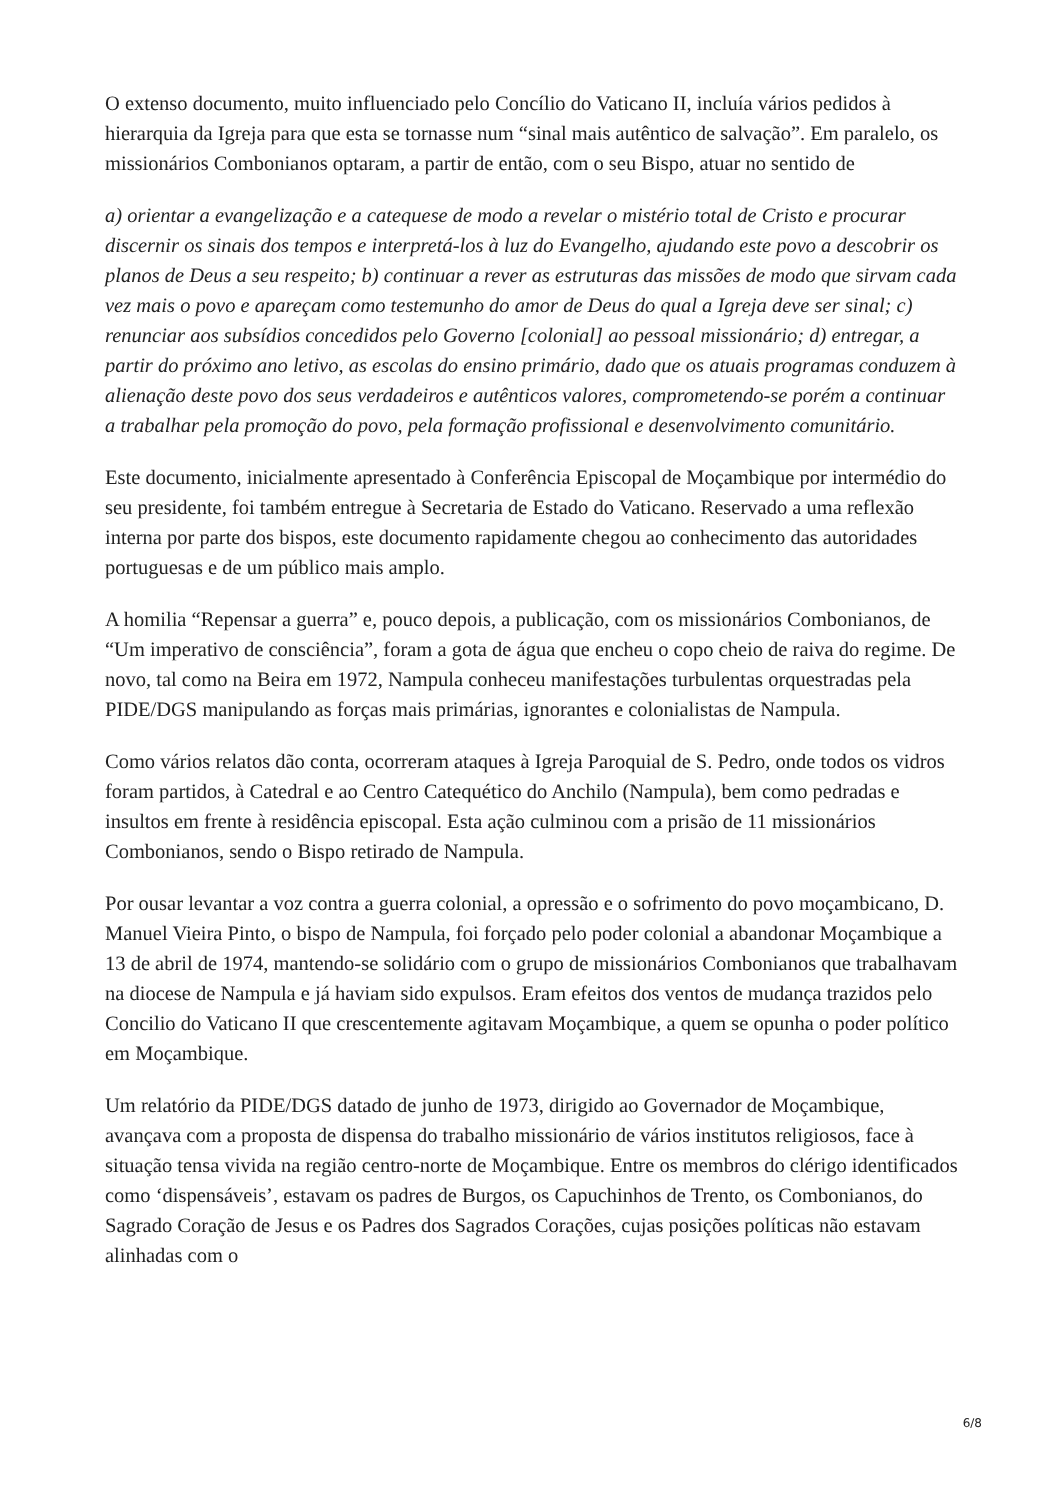O extenso documento, muito influenciado pelo Concílio do Vaticano II, incluía vários pedidos à hierarquia da Igreja para que esta se tornasse num “sinal mais autêntico de salvação”. Em paralelo, os missionários Combonianos optaram, a partir de então, com o seu Bispo, atuar no sentido de
a) orientar a evangelização e a catequese de modo a revelar o mistério total de Cristo e procurar discernir os sinais dos tempos e interpretá-los à luz do Evangelho, ajudando este povo a descobrir os planos de Deus a seu respeito; b) continuar a rever as estruturas das missões de modo que sirvam cada vez mais o povo e apareçam como testemunho do amor de Deus do qual a Igreja deve ser sinal; c) renunciar aos subsídios concedidos pelo Governo [colonial] ao pessoal missionário; d) entregar, a partir do próximo ano letivo, as escolas do ensino primário, dado que os atuais programas conduzem à alienação deste povo dos seus verdadeiros e autênticos valores, comprometendo-se porém a continuar a trabalhar pela promoção do povo, pela formação profissional e desenvolvimento comunitário.
Este documento, inicialmente apresentado à Conferência Episcopal de Moçambique por intermédio do seu presidente, foi também entregue à Secretaria de Estado do Vaticano. Reservado a uma reflexão interna por parte dos bispos, este documento rapidamente chegou ao conhecimento das autoridades portuguesas e de um público mais amplo.
A homilia “Repensar a guerra” e, pouco depois, a publicação, com os missionários Combonianos, de “Um imperativo de consciência”, foram a gota de água que encheu o copo cheio de raiva do regime. De novo, tal como na Beira em 1972, Nampula conheceu manifestações turbulentas orquestradas pela PIDE/DGS manipulando as forças mais primárias, ignorantes e colonialistas de Nampula.
Como vários relatos dão conta, ocorreram ataques à Igreja Paroquial de S. Pedro, onde todos os vidros foram partidos, à Catedral e ao Centro Catequético do Anchilo (Nampula), bem como pedradas e insultos em frente à residência episcopal. Esta ação culminou com a prisão de 11 missionários Combonianos, sendo o Bispo retirado de Nampula.
Por ousar levantar a voz contra a guerra colonial, a opressão e o sofrimento do povo moçambicano, D. Manuel Vieira Pinto, o bispo de Nampula, foi forçado pelo poder colonial a abandonar Moçambique a 13 de abril de 1974, mantendo-se solidário com o grupo de missionários Combonianos que trabalhavam na diocese de Nampula e já haviam sido expulsos. Eram efeitos dos ventos de mudança trazidos pelo Concilio do Vaticano II que crescentemente agitavam Moçambique, a quem se opunha o poder político em Moçambique.
Um relatório da PIDE/DGS datado de junho de 1973, dirigido ao Governador de Moçambique, avançava com a proposta de dispensa do trabalho missionário de vários institutos religiosos, face à situação tensa vivida na região centro-norte de Moçambique. Entre os membros do clérigo identificados como ‘dispensáveis’, estavam os padres de Burgos, os Capuchinhos de Trento, os Combonianos, do Sagrado Coração de Jesus e os Padres dos Sagrados Corações, cujas posições políticas não estavam alinhadas com o
6/8